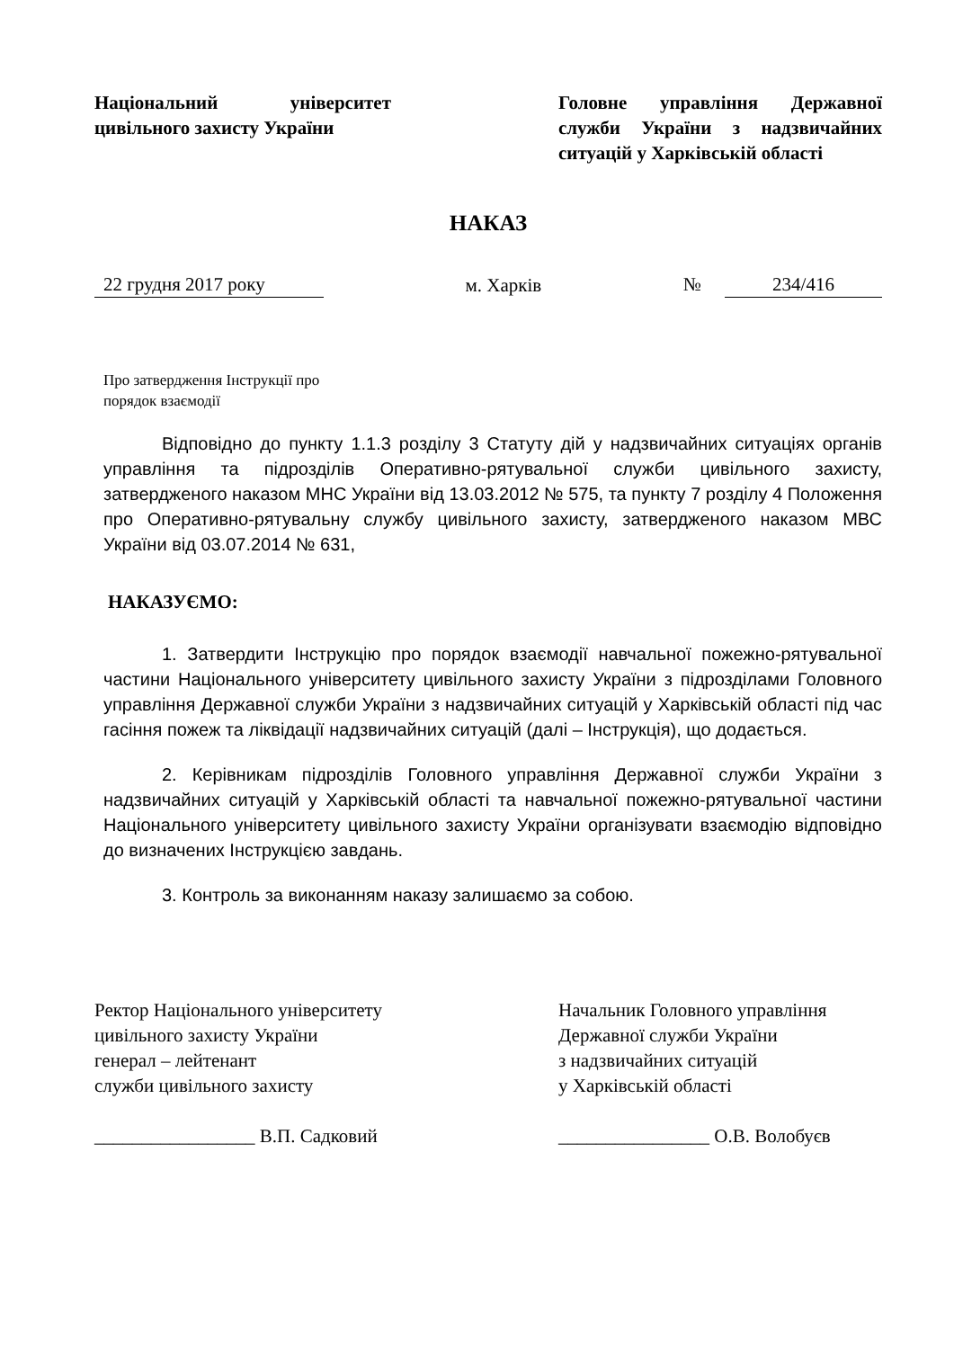Національний університет цивільного захисту України
Головне управління Державної служби України з надзвичайних ситуацій у Харківській області
НАКАЗ
22 грудня 2017 року м. Харків № 234/416
Про затвердження Інструкції про
порядок взаємодії
Відповідно до пункту 1.1.3 розділу 3 Статуту дій у надзвичайних ситуаціях органів управління та підрозділів Оперативно-рятувальної служби цивільного захисту, затвердженого наказом МНС України від 13.03.2012 № 575, та пункту 7 розділу 4 Положення про Оперативно-рятувальну службу цивільного захисту, затвердженого наказом МВС України від 03.07.2014 № 631,
НАКАЗУЄМО:
1. Затвердити Інструкцію про порядок взаємодії навчальної пожежно-рятувальної частини Національного університету цивільного захисту України з підрозділами Головного управління Державної служби України з надзвичайних ситуацій у Харківській області під час гасіння пожеж та ліквідації надзвичайних ситуацій (далі – Інструкція), що додається.
2. Керівникам підрозділів Головного управління Державної служби України з надзвичайних ситуацій у Харківській області та навчальної пожежно-рятувальної частини Національного університету цивільного захисту України організувати взаємодію відповідно до визначених Інструкцією завдань.
3. Контроль за виконанням наказу залишаємо за собою.
Ректор Національного університету
цивільного захисту України
генерал – лейтенант
служби цивільного захисту
_________________ В.П. Садковий
Начальник Головного управління
Державної служби України
з надзвичайних ситуацій
у Харківській області
________________ О.В. Волобуєв